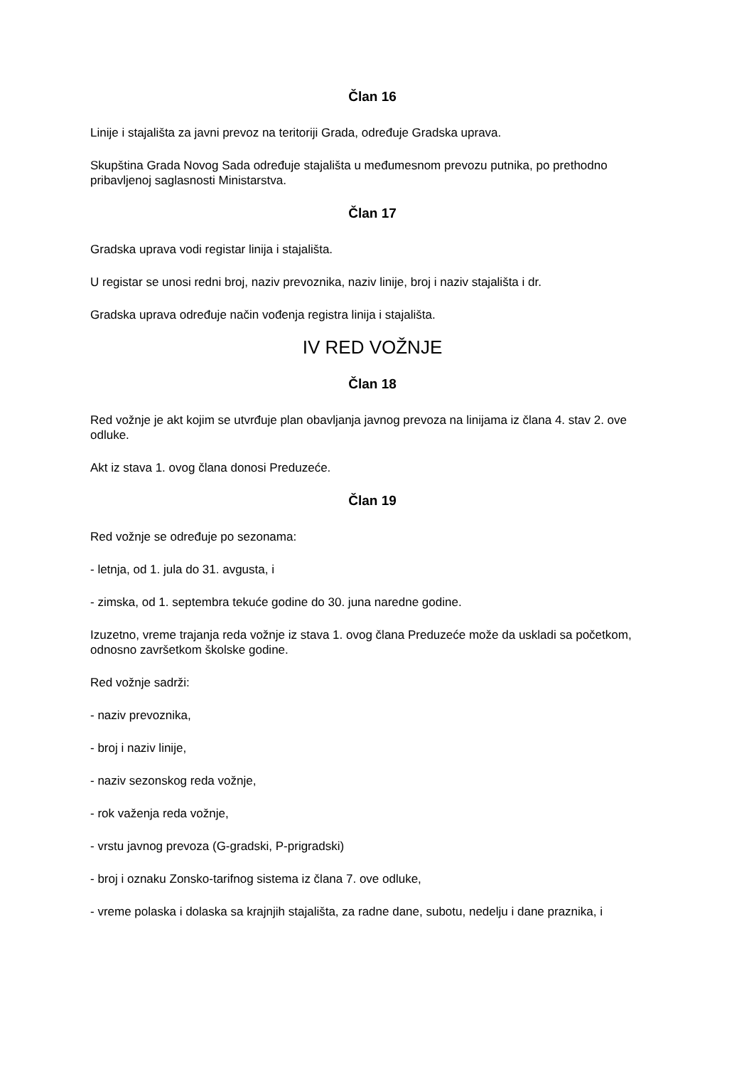Član 16
Linije i stajališta za javni prevoz na teritoriji Grada, određuje Gradska uprava.
Skupština Grada Novog Sada određuje stajališta u međumesnom prevozu putnika, po prethodno pribavljenoj saglasnosti Ministarstva.
Član 17
Gradska uprava vodi registar linija i stajališta.
U registar se unosi redni broj, naziv prevoznika, naziv linije, broj i naziv stajališta i dr.
Gradska uprava određuje način vođenja registra linija i stajališta.
IV RED VOŽNJE
Član 18
Red vožnje je akt kojim se utvrđuje plan obavljanja javnog prevoza na linijama iz člana 4. stav 2. ove odluke.
Akt iz stava 1. ovog člana donosi Preduzeće.
Član 19
Red vožnje se određuje po sezonama:
- letnja, od 1. jula do 31. avgusta, i
- zimska, od 1. septembra tekuće godine do 30. juna naredne godine.
Izuzetno, vreme trajanja reda vožnje iz stava 1. ovog člana Preduzeće može da uskladi sa početkom, odnosno završetkom školske godine.
Red vožnje sadrži:
- naziv prevoznika,
- broj i naziv linije,
- naziv sezonskog reda vožnje,
- rok važenja reda vožnje,
- vrstu javnog prevoza (G-gradski, P-prigradski)
- broj i oznaku Zonsko-tarifnog sistema iz člana 7. ove odluke,
- vreme polaska i dolaska sa krajnjih stajališta, za radne dane, subotu, nedelju i dane praznika, i